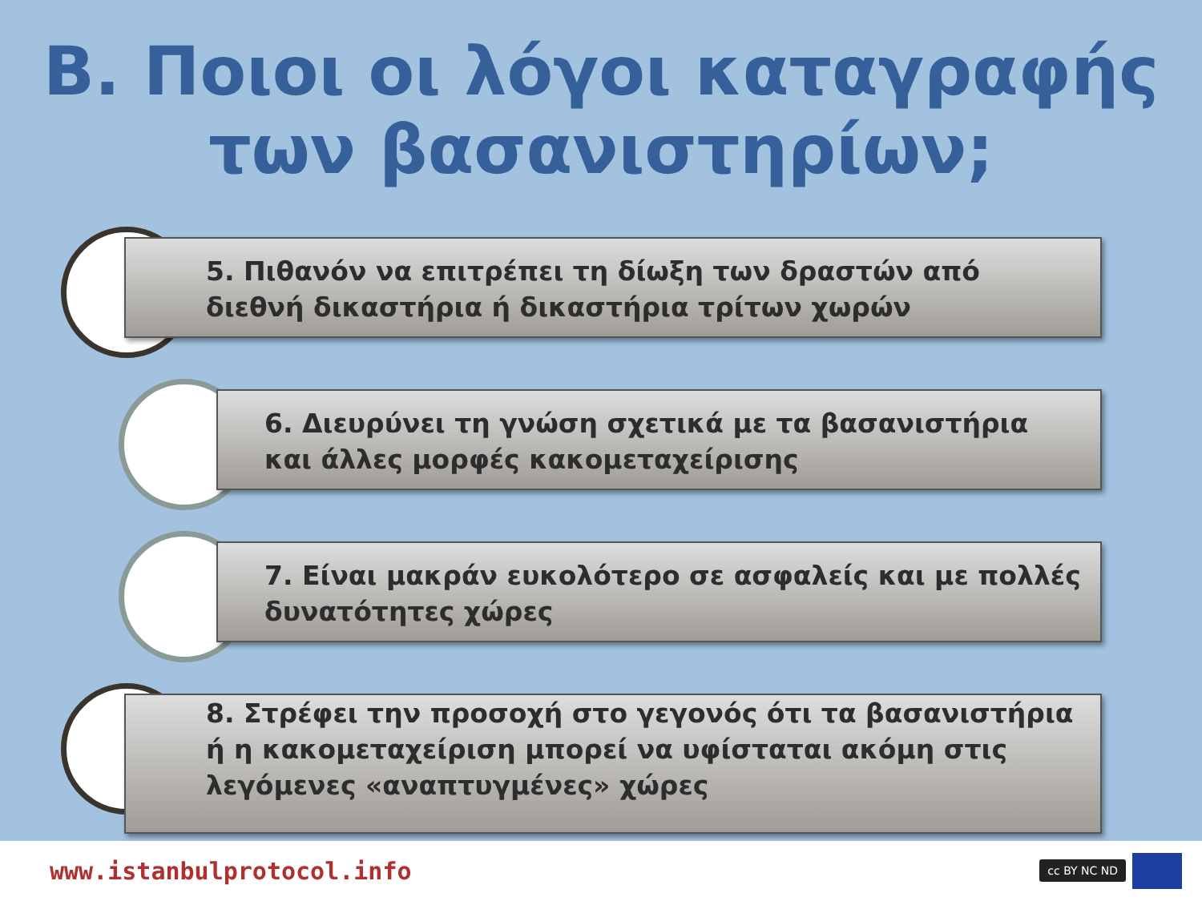Β. Ποιοι οι λόγοι καταγραφής
των βασανιστηρίων;
5. Πιθανόν να επιτρέπει τη δίωξη των δραστών από διεθνή δικαστήρια ή δικαστήρια τρίτων χωρών
6. Διευρύνει τη γνώση σχετικά με τα βασανιστήρια και άλλες μορφές κακομεταχείρισης
7. Είναι μακράν ευκολότερο σε ασφαλείς και με πολλές δυνατότητες χώρες
8. Στρέφει την προσοχή στο γεγονός ότι τα βασανιστήρια ή η κακομεταχείριση μπορεί να υφίσταται ακόμη στις λεγόμενες «αναπτυγμένες» χώρες
www.istanbulprotocol.info cc BY NC ND